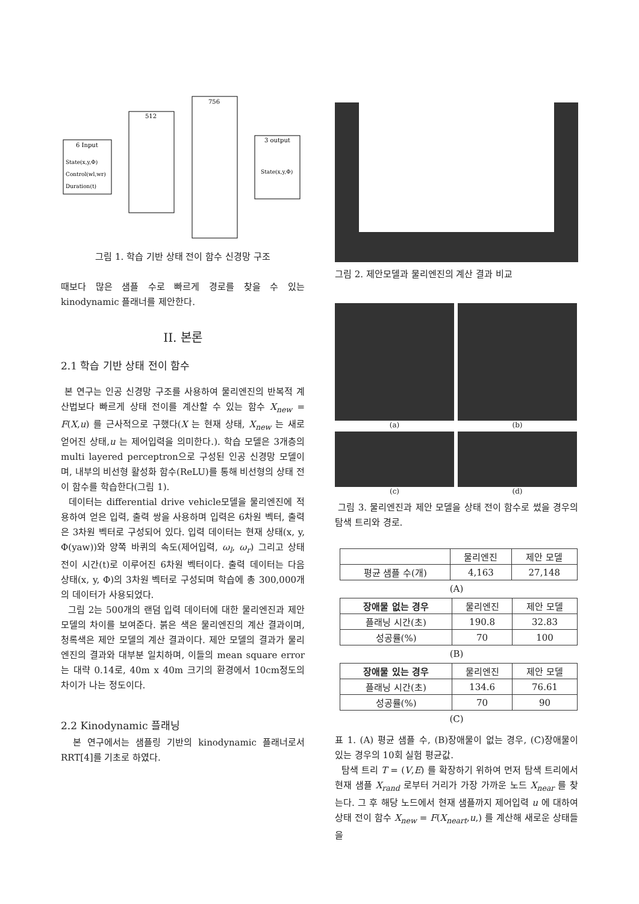6 Input
State(x,y,Φ)
Control(wl,wr)
Duration(t)
512
756
3 output
State(x,y,Φ)
그림 1. 학습 기반 상태 전이 함수 신경망 구조
때보다 많은 샘플 수로 빠르게 경로를 찾을 수 있는 kinodynamic 플래너를 제안한다.
II. 본론
2.1 학습 기반 상태 전이 함수
본 연구는 인공 신경망 구조를 사용하여 물리엔진의 반복적 계산법보다 빠르게 상태 전이를 계산할 수 있는 함수 X<sub>new</sub> = F(X,u) 를 근사적으로 구했다(X 는 현재 상태, X<sub>new</sub> 는 새로 얻어진 상태,u 는 제어입력을 의미한다.). 학습 모델은 3개층의 multi layered perceptron으로 구성된 인공 신경망 모델이며, 내부의 비선형 활성화 함수(ReLU)를 통해 비선형의 상태 전이 함수를 학습한다(그림 1).
데이터는 differential drive vehicle모델을 물리엔진에 적용하여 얻은 입력, 출력 쌍을 사용하며 입력은 6차원 벡터, 출력은 3차원 벡터로 구성되어 있다. 입력 데이터는 현재 상태(x, y, Φ(yaw))와 양쪽 바퀴의 속도(제어입력, ω<sub>l</sub>, ω<sub>r</sub>) 그리고 상태 전이 시간(t)로 이루어진 6차원 벡터이다. 출력 데이터는 다음 상태(x, y, Φ)의 3차원 벡터로 구성되며 학습에 총 300,000개의 데이터가 사용되었다.
그림 2는 500개의 랜덤 입력 데이터에 대한 물리엔진과 제안 모델의 차이를 보여준다. 붉은 색은 물리엔진의 계산 결과이며, 청록색은 제안 모델의 계산 결과이다. 제안 모델의 결과가 물리엔진의 결과와 대부분 일치하며, 이들의 mean square error는 대략 0.14로, 40m x 40m 크기의 환경에서 10cm정도의 차이가 나는 정도이다.
2.2 Kinodynamic 플래닝
본 연구에서는 샘플링 기반의 kinodynamic 플래너로서 RRT[4]를 기초로 하였다.
그림 2. 제안모델과 물리엔진의 계산 결과 비교
(a)
(b)
(c)
(d)
그림 3. 물리엔진과 제안 모델을 상태 전이 함수로 썼을 경우의 탐색 트리와 경로.
| | 물리엔진 | 제안 모델 |
| --- | --- | --- |
| 평균 샘플 수(개) | 4,163 | 27,148 |
(A)
| 장애물 없는 경우 | 물리엔진 | 제안 모델 |
| --- | --- | --- |
| 플래닝 시간(초) | 190.8 | 32.83 |
| 성공률(%) | 70 | 100 |
(B)
| 장애물 있는 경우 | 물리엔진 | 제안 모델 |
| --- | --- | --- |
| 플래닝 시간(초) | 134.6 | 76.61 |
| 성공률(%) | 70 | 90 |
(C)
표 1. (A) 평균 샘플 수, (B)장애물이 없는 경우, (C)장애물이 있는 경우의 10회 실험 평균값.
탐색 트리 T = (V,E) 를 확장하기 위하여 먼저 탐색 트리에서 현재 샘플 X<sub>rand</sub> 로부터 거리가 가장 가까운 노드 X<sub>near</sub> 를 찾는다. 그 후 해당 노드에서 현재 샘플까지 제어입력 u 에 대하여 상태 전이 함수 X<sub>new</sub> = F(X<sub>neart</sub>,u,) 를 계산해 새로운 상태들을